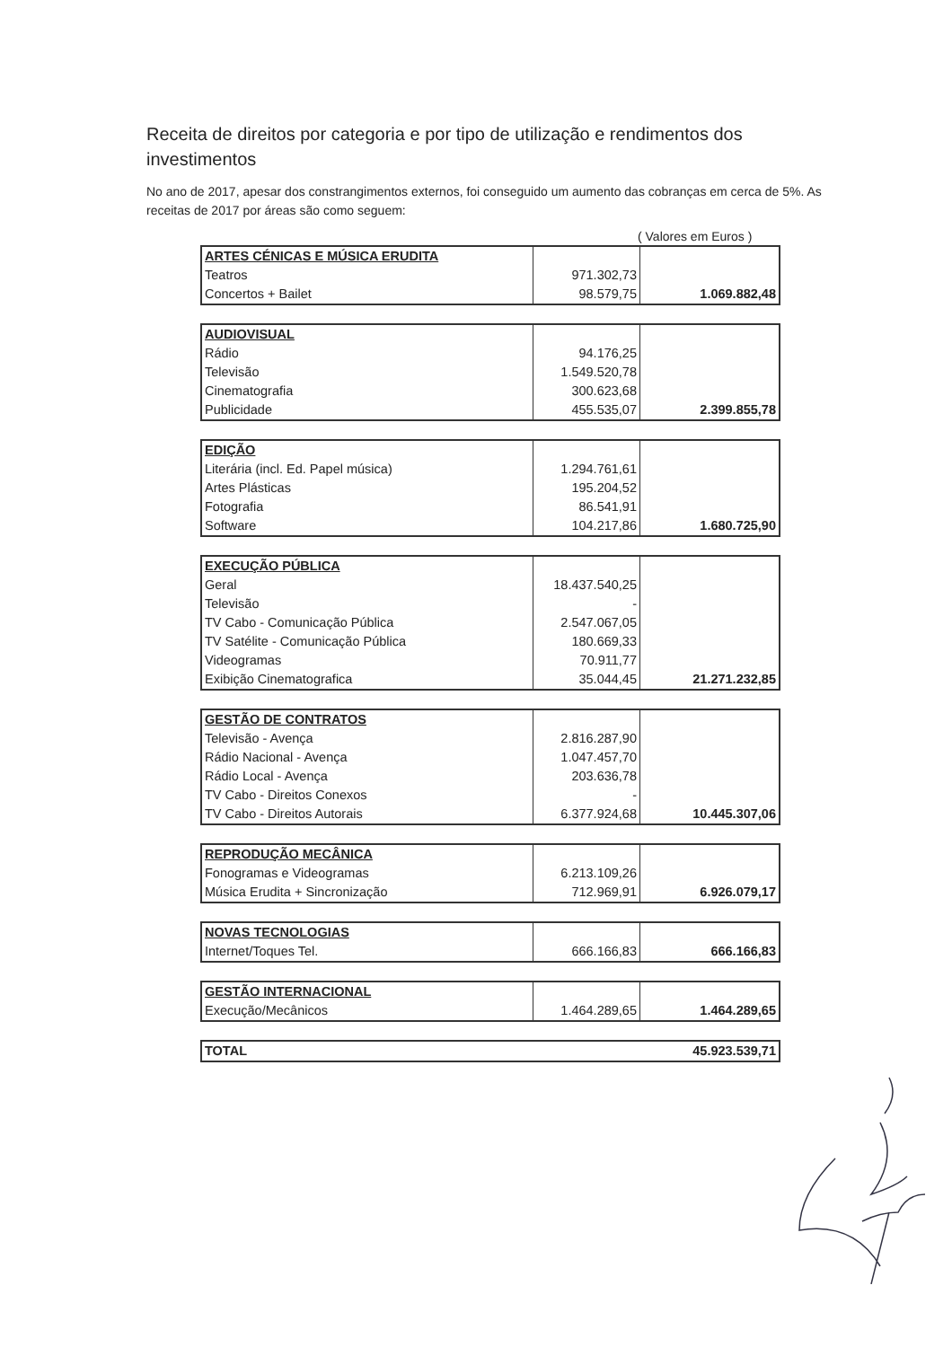Receita de direitos por categoria e por tipo de utilização e rendimentos dos investimentos
No ano de 2017, apesar dos constrangimentos externos, foi conseguido um aumento das cobranças em cerca de 5%. As receitas de 2017 por áreas são como seguem:
( Valores em Euros )
| ARTES CÉNICAS E MÚSICA ERUDITA | | |
| Teatros | 971.302,73 | |
| Concertos + Bailet | 98.579,75 | 1.069.882,48 |
| AUDIOVISUAL | | |
| Rádio | 94.176,25 | |
| Televisão | 1.549.520,78 | |
| Cinematografia | 300.623,68 | |
| Publicidade | 455.535,07 | 2.399.855,78 |
| EDIÇÃO | | |
| Literária (incl. Ed. Papel música) | 1.294.761,61 | |
| Artes Plásticas | 195.204,52 | |
| Fotografia | 86.541,91 | |
| Software | 104.217,86 | 1.680.725,90 |
| EXECUÇÃO PÚBLICA | | |
| Geral | 18.437.540,25 | |
| Televisão | - | |
| TV Cabo - Comunicação Pública | 2.547.067,05 | |
| TV Satélite - Comunicação Pública | 180.669,33 | |
| Videogramas | 70.911,77 | |
| Exibição Cinematografica | 35.044,45 | 21.271.232,85 |
| GESTÃO DE CONTRATOS | | |
| Televisão - Avença | 2.816.287,90 | |
| Rádio Nacional - Avença | 1.047.457,70 | |
| Rádio Local - Avença | 203.636,78 | |
| TV Cabo - Direitos Conexos | - | |
| TV Cabo - Direitos Autorais | 6.377.924,68 | 10.445.307,06 |
| REPRODUÇÃO MECÂNICA | | |
| Fonogramas e Videogramas | 6.213.109,26 | |
| Música Erudita + Sincronização | 712.969,91 | 6.926.079,17 |
| NOVAS TECNOLOGIAS | | |
| Internet/Toques Tel. | 666.166,83 | 666.166,83 |
| GESTÃO INTERNACIONAL | | |
| Execução/Mecânicos | 1.464.289,65 | 1.464.289,65 |
| TOTAL | 45.923.539,71 |